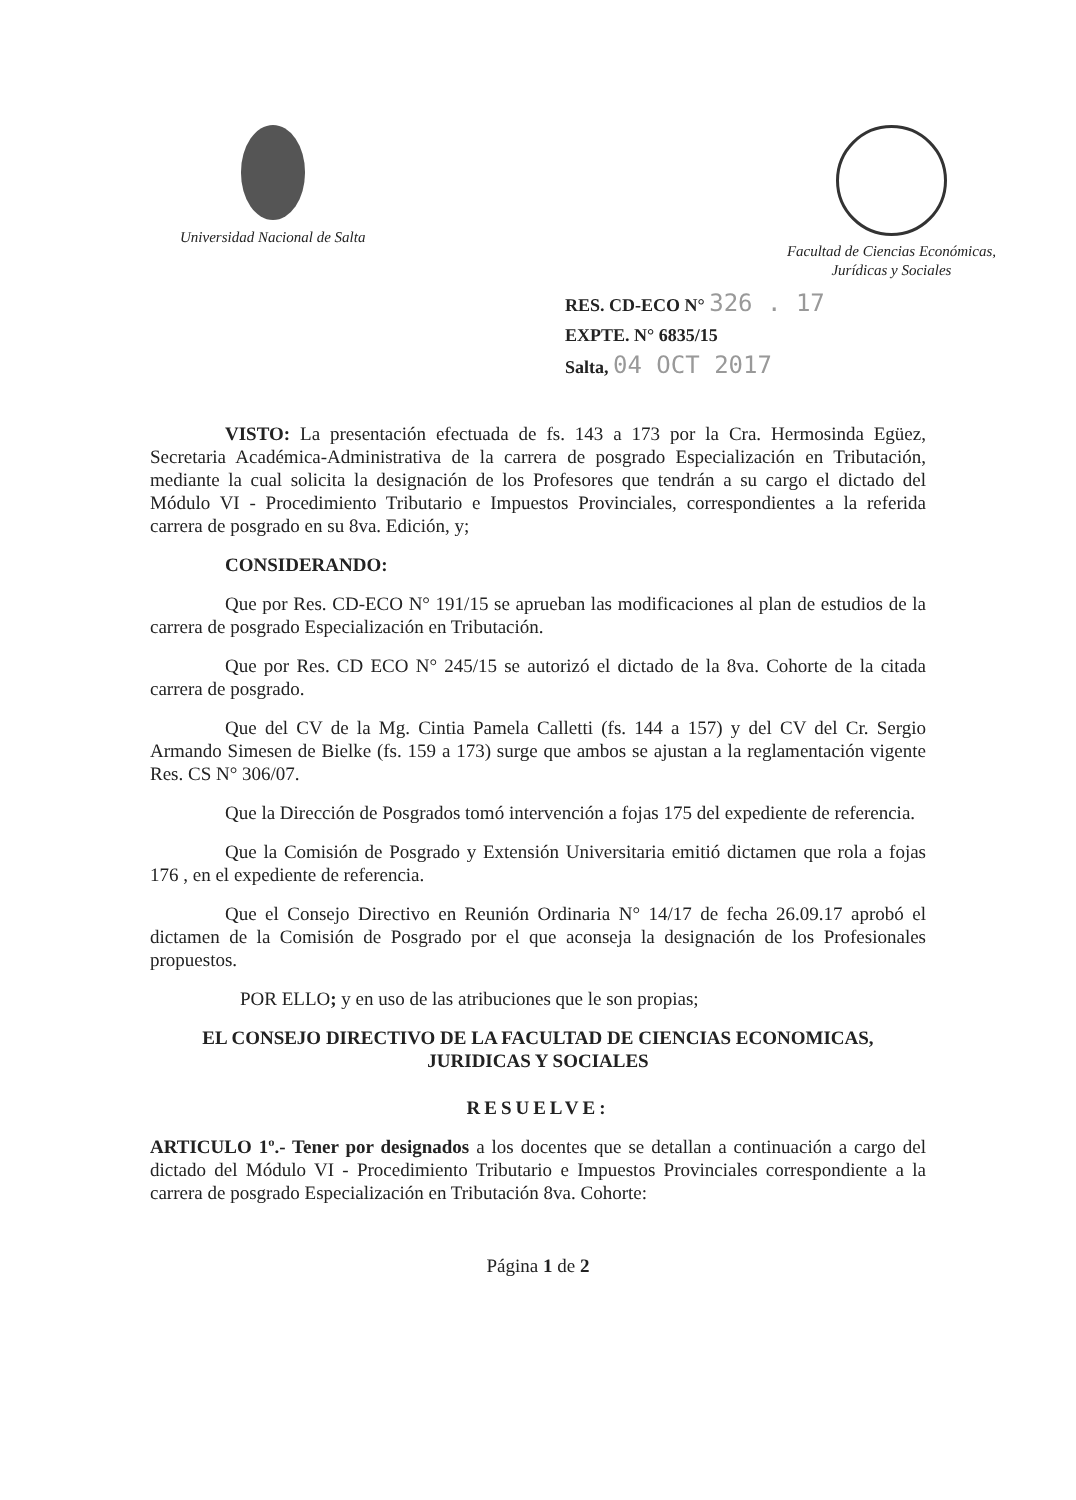Universidad Nacional de Salta Facultad de Ciencias Económicas,
Jurídicas y Sociales
RES. CD-ECO N° 326 . 17
EXPTE. N° 6835/15
Salta, 04 OCT 2017
VISTO: La presentación efectuada de fs. 143 a 173 por la Cra. Hermosinda Egüez, Secretaria Académica-Administrativa de la carrera de posgrado Especialización en Tributación, mediante la cual solicita la designación de los Profesores que tendrán a su cargo el dictado del Módulo VI - Procedimiento Tributario e Impuestos Provinciales, correspondientes a la referida carrera de posgrado en su 8va. Edición, y;
CONSIDERANDO:
Que por Res. CD-ECO N° 191/15 se aprueban las modificaciones al plan de estudios de la carrera de posgrado Especialización en Tributación.
Que por Res. CD ECO N° 245/15 se autorizó el dictado de la 8va. Cohorte de la citada carrera de posgrado.
Que del CV de la Mg. Cintia Pamela Calletti (fs. 144 a 157) y del CV del Cr. Sergio Armando Simesen de Bielke (fs. 159 a 173) surge que ambos se ajustan a la reglamentación vigente Res. CS N° 306/07.
Que la Dirección de Posgrados tomó intervención a fojas 175 del expediente de referencia.
Que la Comisión de Posgrado y Extensión Universitaria emitió dictamen que rola a fojas 176 , en el expediente de referencia.
Que el Consejo Directivo en Reunión Ordinaria N° 14/17 de fecha 26.09.17 aprobó el dictamen de la Comisión de Posgrado por el que aconseja la designación de los Profesionales propuestos.
POR ELLO; y en uso de las atribuciones que le son propias;
EL CONSEJO DIRECTIVO DE LA FACULTAD DE CIENCIAS ECONOMICAS,
JURIDICAS Y SOCIALES
RESUELVE:
ARTICULO 1º.- Tener por designados a los docentes que se detallan a continuación a cargo del dictado del Módulo VI - Procedimiento Tributario e Impuestos Provinciales correspondiente a la carrera de posgrado Especialización en Tributación 8va. Cohorte:
Página 1 de 2